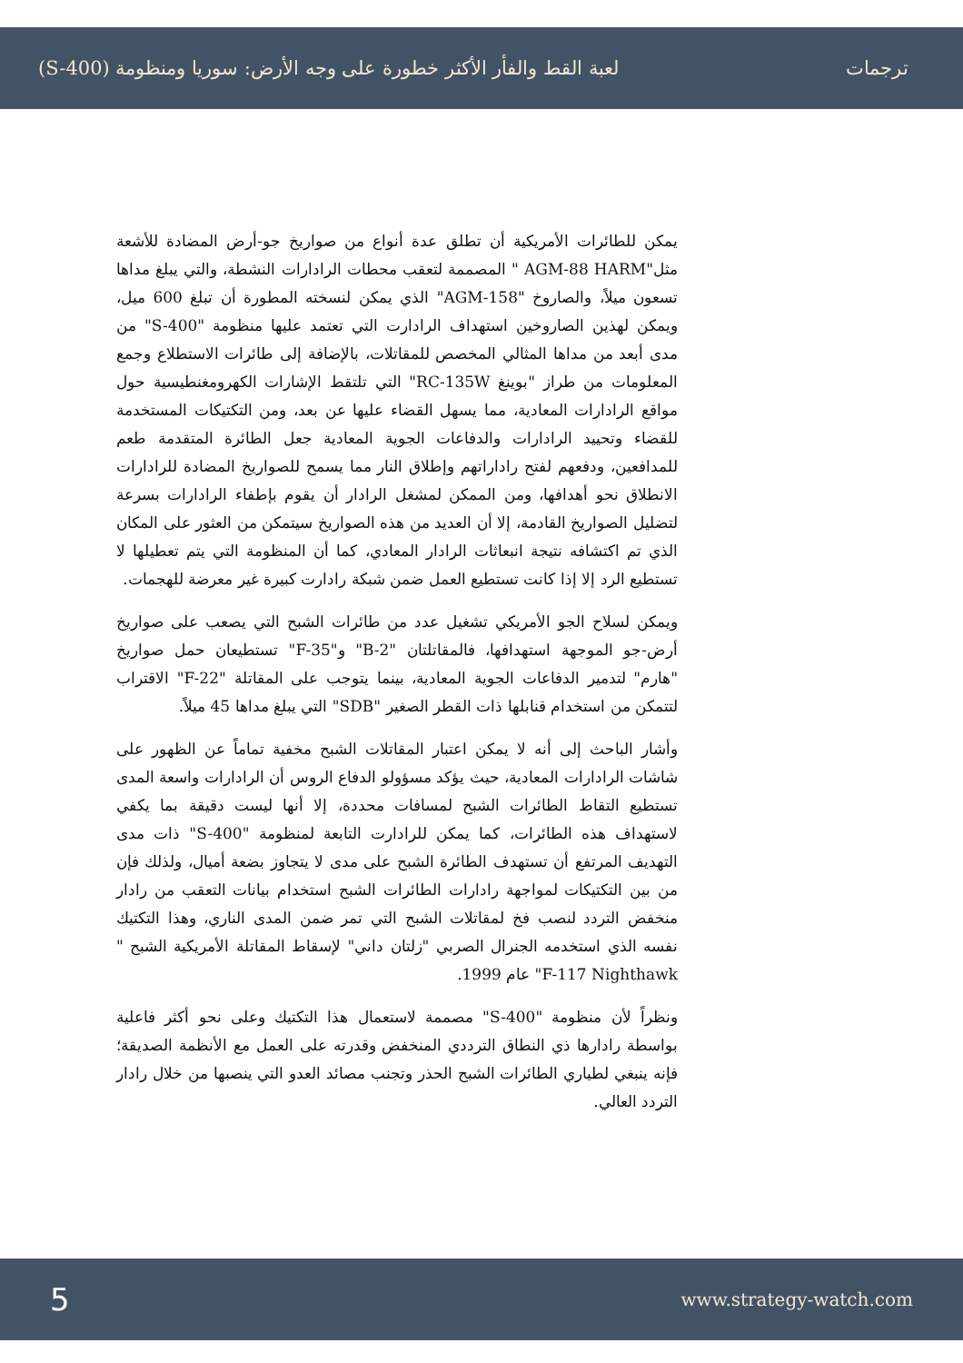ترجمات لعبة القط والفأر الأكثر خطورة على وجه الأرض: سوريا ومنظومة (S-400)
يمكن للطائرات الأمريكية أن تطلق عدة أنواع من صواريخ جو-أرض المضادة للأشعة مثل"AGM-88 HARM " المصممة لتعقب محطات الرادارات النشطة، والتي يبلغ مداها تسعون ميلاً، والصاروخ "AGM-158" الذي يمكن لنسخته المطورة أن تبلغ 600 ميل، ويمكن لهذين الصاروخين استهداف الرادارت التي تعتمد عليها منظومة "S-400" من مدى أبعد من مداها المثالي المخصص للمقاتلات، بالإضافة إلى طائرات الاستطلاع وجمع المعلومات من طراز "بوينغ RC-135W" التي تلتقط الإشارات الكهرومغنطيسية حول مواقع الرادارات المعادية، مما يسهل القضاء عليها عن بعد، ومن التكتيكات المستخدمة للقضاء وتحييد الرادارات والدفاعات الجوية المعادية جعل الطائرة المتقدمة طعم للمدافعين، ودفعهم لفتح راداراتهم وإطلاق النار مما يسمح للصواريخ المضادة للرادارات الانطلاق نحو أهدافها، ومن الممكن لمشغل الرادار أن يقوم بإطفاء الرادارات بسرعة لتضليل الصواريخ القادمة، إلا أن العديد من هذه الصواريخ سيتمكن من العثور على المكان الذي تم اكتشافه نتيجة انبعاثات الرادار المعادي، كما أن المنظومة التي يتم تعطيلها لا تستطيع الرد إلا إذا كانت تستطيع العمل ضمن شبكة رادارت كبيرة غير معرضة للهجمات.
ويمكن لسلاح الجو الأمريكي تشغيل عدد من طائرات الشبح التي يصعب على صواريخ أرض-جو الموجهة استهدافها، فالمقاتلتان "B-2" و"F-35" تستطيعان حمل صواريخ "هارم" لتدمير الدفاعات الجوية المعادية، بينما يتوجب على المقاتلة "F-22" الاقتراب لتتمكن من استخدام قنابلها ذات القطر الصغير "SDB" التي يبلغ مداها 45 ميلاً.
وأشار الباحث إلى أنه لا يمكن اعتبار المقاتلات الشبح مخفية تماماً عن الظهور على شاشات الرادارات المعادية، حيث يؤكد مسؤولو الدفاع الروس أن الرادارات واسعة المدى تستطيع التقاط الطائرات الشبح لمسافات محددة، إلا أنها ليست دقيقة بما يكفي لاستهداف هذه الطائرات، كما يمكن للرادارت التابعة لمنظومة "S-400" ذات مدى التهديف المرتفع أن تستهدف الطائرة الشبح على مدى لا يتجاوز بضعة أميال، ولذلك فإن من بين التكتيكات لمواجهة رادارات الطائرات الشبح استخدام بيانات التعقب من رادار منخفض التردد لنصب فخ لمقاتلات الشبح التي تمر ضمن المدى الناري، وهذا التكتيك نفسه الذي استخدمه الجنرال الصربي "زلتان داني" لإسقاط المقاتلة الأمريكية الشبح " F-117 Nighthawk" عام 1999.
ونظراً لأن منظومة "S-400" مصممة لاستعمال هذا التكتيك وعلى نحو أكثر فاعلية بواسطة رادارها ذي النطاق الترددي المنخفض وقدرته على العمل مع الأنظمة الصديقة؛ فإنه ينبغي لطياري الطائرات الشبح الحذر وتجنب مصائد العدو التي ينصبها من خلال رادار التردد العالي.
5 www.strategy-watch.com